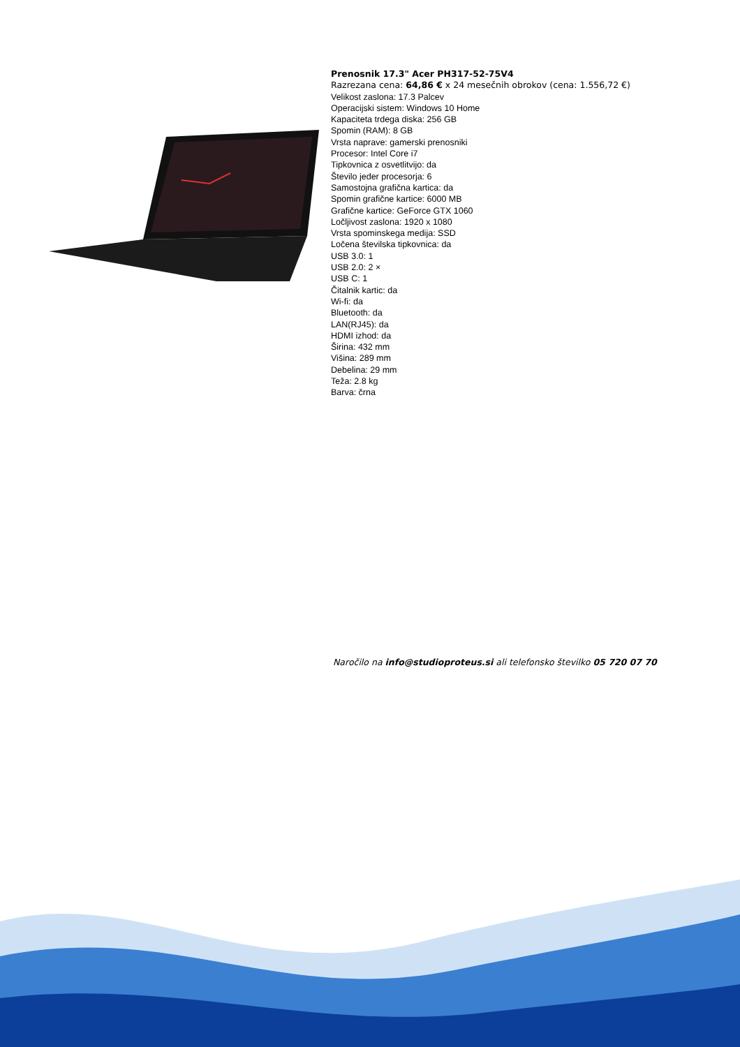Prenosnik 17.3" Acer PH317-52-75V4
Razrezana cena: 64,86 € x 24 mesečnih obrokov (cena: 1.556,72 €)
Velikost zaslona: 17.3 Palcev
Operacijski sistem: Windows 10 Home
Kapaciteta trdega diska: 256 GB
Spomin (RAM): 8 GB
Vrsta naprave: gamerski prenosniki
Procesor: Intel Core i7
Tipkovnica z osvetlitvijo: da
Število jeder procesorja: 6
Samostojna grafična kartica: da
Spomin grafične kartice: 6000 MB
Grafične kartice: GeForce GTX 1060
Ločljivost zaslona: 1920 x 1080
Vrsta spominskega medija: SSD
Ločena številska tipkovnica: da
USB 3.0: 1
USB 2.0: 2 ×
USB C: 1
Čitalnik kartic: da
Wi-fi: da
Bluetooth: da
LAN(RJ45): da
HDMI izhod: da
Širina: 432 mm
Višina: 289 mm
Debelina: 29 mm
Teža: 2.8 kg
Barva: črna
Naročilo na info@studioproteus.si ali telefonsko številko 05 720 07 70